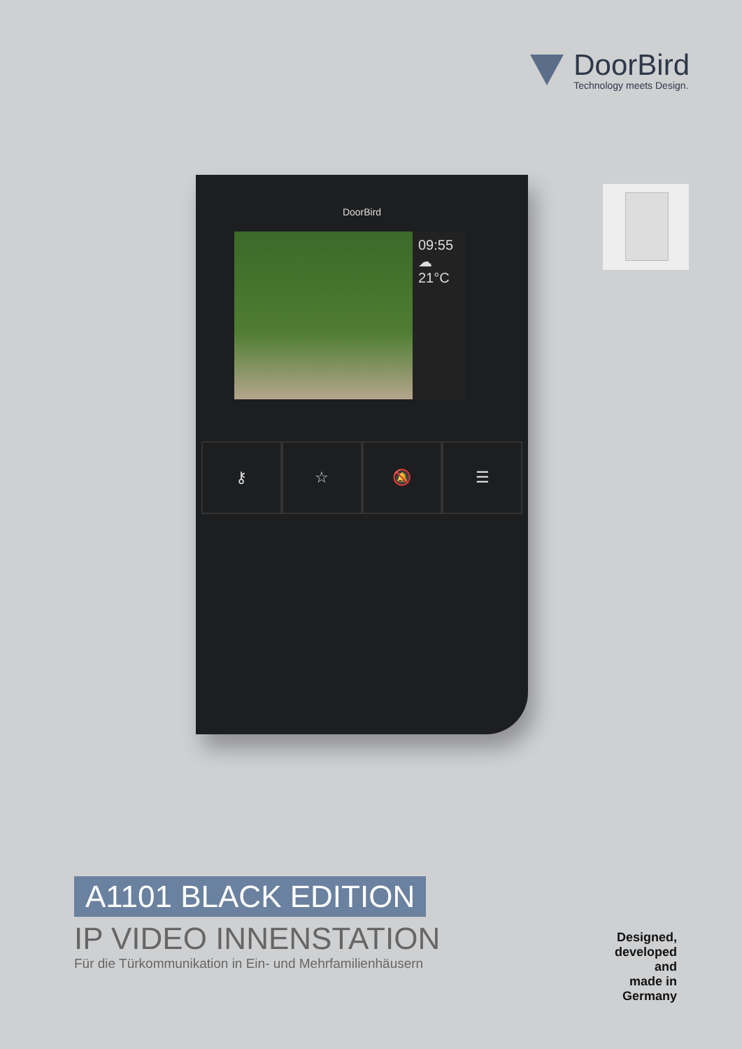DoorBird
Technology meets Design.
DoorBird
09:55
☁
21°C
⚷ ☆ 🔕 ☰
A1101 BLACK EDITION
IP VIDEO INNENSTATION
Für die Türkommunikation in Ein- und Mehrfamilienhäusern
Designed,
developed and
made in Germany